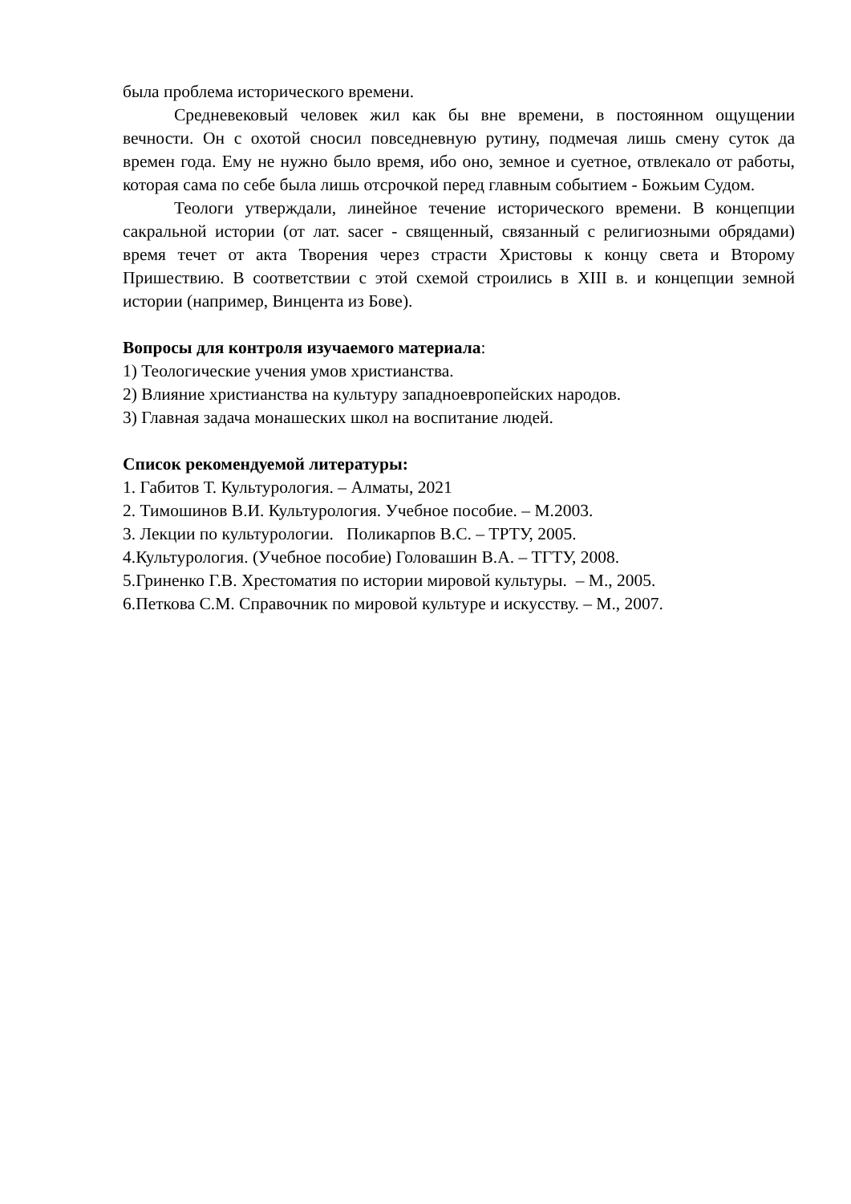была проблема исторического времени.
Средневековый человек жил как бы вне времени, в постоянном ощущении вечности. Он с охотой сносил повседневную рутину, подмечая лишь смену суток да времен года. Ему не нужно было время, ибо оно, земное и суетное, отвлекало от работы, которая сама по себе была лишь отсрочкой перед главным событием - Божьим Судом.
Теологи утверждали, линейное течение исторического времени. В концепции сакральной истории (от лат. sacer - священный, связанный с религиозными обрядами) время течет от акта Творения через страсти Христовы к концу света и Второму Пришествию. В соответствии с этой схемой строились в XIII в. и концепции земной истории (например, Винцента из Бове).
Вопросы для контроля изучаемого материала:
1) Теологические учения умов христианства.
2) Влияние христианства на культуру западноевропейских народов.
3) Главная задача монашеских школ на воспитание людей.
Список рекомендуемой литературы:
1. Габитов Т. Культурология. – Алматы, 2021
2. Тимошинов В.И. Культурология. Учебное пособие. – М.2003.
3. Лекции по культурологии. Поликарпов В.С. – ТРТУ, 2005.
4.Культурология. (Учебное пособие) Головашин В.А. – ТГТУ, 2008.
5.Гриненко Г.В. Хрестоматия по истории мировой культуры. – М., 2005.
6.Петкова С.М. Справочник по мировой культуре и искусству. – М., 2007.